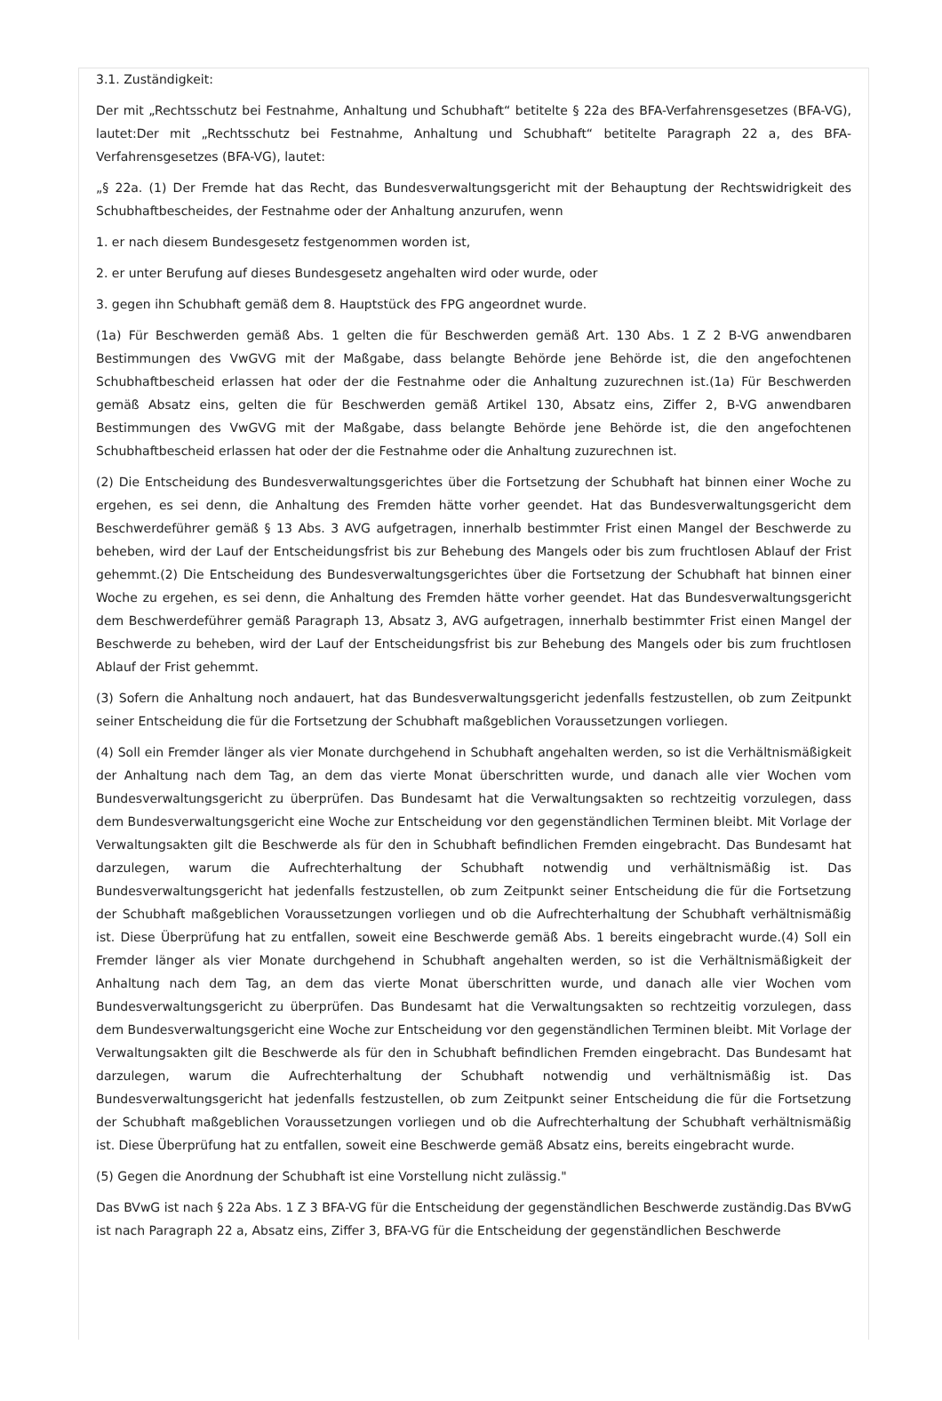3.1. Zuständigkeit:
Der mit „Rechtsschutz bei Festnahme, Anhaltung und Schubhaft“ betitelte § 22a des BFA-Verfahrensgesetzes (BFA-VG), lautet:Der mit „Rechtsschutz bei Festnahme, Anhaltung und Schubhaft“ betitelte Paragraph 22 a, des BFA-Verfahrensgesetzes (BFA-VG), lautet:
„§ 22a. (1) Der Fremde hat das Recht, das Bundesverwaltungsgericht mit der Behauptung der Rechtswidrigkeit des Schubhaftbescheides, der Festnahme oder der Anhaltung anzurufen, wenn
1. er nach diesem Bundesgesetz festgenommen worden ist,
2. er unter Berufung auf dieses Bundesgesetz angehalten wird oder wurde, oder
3. gegen ihn Schubhaft gemäß dem 8. Hauptstück des FPG angeordnet wurde.
(1a) Für Beschwerden gemäß Abs. 1 gelten die für Beschwerden gemäß Art. 130 Abs. 1 Z 2 B-VG anwendbaren Bestimmungen des VwGVG mit der Maßgabe, dass belangte Behörde jene Behörde ist, die den angefochtenen Schubhaftbescheid erlassen hat oder der die Festnahme oder die Anhaltung zuzurechnen ist.(1a) Für Beschwerden gemäß Absatz eins, gelten die für Beschwerden gemäß Artikel 130, Absatz eins, Ziffer 2, B-VG anwendbaren Bestimmungen des VwGVG mit der Maßgabe, dass belangte Behörde jene Behörde ist, die den angefochtenen Schubhaftbescheid erlassen hat oder der die Festnahme oder die Anhaltung zuzurechnen ist.
(2) Die Entscheidung des Bundesverwaltungsgerichtes über die Fortsetzung der Schubhaft hat binnen einer Woche zu ergehen, es sei denn, die Anhaltung des Fremden hätte vorher geendet. Hat das Bundesverwaltungsgericht dem Beschwerdeführer gemäß § 13 Abs. 3 AVG aufgetragen, innerhalb bestimmter Frist einen Mangel der Beschwerde zu beheben, wird der Lauf der Entscheidungsfrist bis zur Behebung des Mangels oder bis zum fruchtlosen Ablauf der Frist gehemmt.(2) Die Entscheidung des Bundesverwaltungsgerichtes über die Fortsetzung der Schubhaft hat binnen einer Woche zu ergehen, es sei denn, die Anhaltung des Fremden hätte vorher geendet. Hat das Bundesverwaltungsgericht dem Beschwerdeführer gemäß Paragraph 13, Absatz 3, AVG aufgetragen, innerhalb bestimmter Frist einen Mangel der Beschwerde zu beheben, wird der Lauf der Entscheidungsfrist bis zur Behebung des Mangels oder bis zum fruchtlosen Ablauf der Frist gehemmt.
(3) Sofern die Anhaltung noch andauert, hat das Bundesverwaltungsgericht jedenfalls festzustellen, ob zum Zeitpunkt seiner Entscheidung die für die Fortsetzung der Schubhaft maßgeblichen Voraussetzungen vorliegen.
(4) Soll ein Fremder länger als vier Monate durchgehend in Schubhaft angehalten werden, so ist die Verhältnismäßigkeit der Anhaltung nach dem Tag, an dem das vierte Monat überschritten wurde, und danach alle vier Wochen vom Bundesverwaltungsgericht zu überprüfen. Das Bundesamt hat die Verwaltungsakten so rechtzeitig vorzulegen, dass dem Bundesverwaltungsgericht eine Woche zur Entscheidung vor den gegenständlichen Terminen bleibt. Mit Vorlage der Verwaltungsakten gilt die Beschwerde als für den in Schubhaft befindlichen Fremden eingebracht. Das Bundesamt hat darzulegen, warum die Aufrechterhaltung der Schubhaft notwendig und verhältnismäßig ist. Das Bundesverwaltungsgericht hat jedenfalls festzustellen, ob zum Zeitpunkt seiner Entscheidung die für die Fortsetzung der Schubhaft maßgeblichen Voraussetzungen vorliegen und ob die Aufrechterhaltung der Schubhaft verhältnismäßig ist. Diese Überprüfung hat zu entfallen, soweit eine Beschwerde gemäß Abs. 1 bereits eingebracht wurde.(4) Soll ein Fremder länger als vier Monate durchgehend in Schubhaft angehalten werden, so ist die Verhältnismäßigkeit der Anhaltung nach dem Tag, an dem das vierte Monat überschritten wurde, und danach alle vier Wochen vom Bundesverwaltungsgericht zu überprüfen. Das Bundesamt hat die Verwaltungsakten so rechtzeitig vorzulegen, dass dem Bundesverwaltungsgericht eine Woche zur Entscheidung vor den gegenständlichen Terminen bleibt. Mit Vorlage der Verwaltungsakten gilt die Beschwerde als für den in Schubhaft befindlichen Fremden eingebracht. Das Bundesamt hat darzulegen, warum die Aufrechterhaltung der Schubhaft notwendig und verhältnismäßig ist. Das Bundesverwaltungsgericht hat jedenfalls festzustellen, ob zum Zeitpunkt seiner Entscheidung die für die Fortsetzung der Schubhaft maßgeblichen Voraussetzungen vorliegen und ob die Aufrechterhaltung der Schubhaft verhältnismäßig ist. Diese Überprüfung hat zu entfallen, soweit eine Beschwerde gemäß Absatz eins, bereits eingebracht wurde.
(5) Gegen die Anordnung der Schubhaft ist eine Vorstellung nicht zulässig."
Das BVwG ist nach § 22a Abs. 1 Z 3 BFA-VG für die Entscheidung der gegenständlichen Beschwerde zuständig.Das BVwG ist nach Paragraph 22 a, Absatz eins, Ziffer 3, BFA-VG für die Entscheidung der gegenständlichen Beschwerde